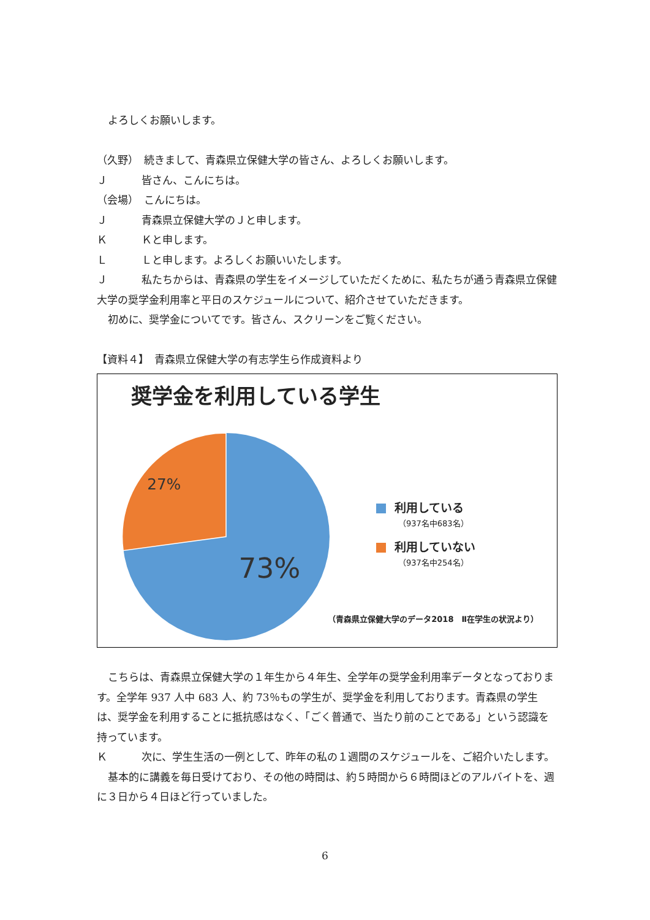よろしくお願いします。
（久野）　続きまして、青森県立保健大学の皆さん、よろしくお願いします。
Ｊ 皆さん、こんにちは。
（会場）　こんにちは。
Ｊ 青森県立保健大学のＪと申します。
Ｋ Ｋと申します。
Ｌ Ｌと申します。よろしくお願いいたします。
Ｊ 私たちからは、青森県の学生をイメージしていただくために、私たちが通う青森県立保健大学の奨学金利用率と平日のスケジュールについて、紹介させていただきます。
初めに、奨学金についてです。皆さん、スクリーンをご覧ください。
【資料４】　青森県立保健大学の有志学生ら作成資料より
奨学金を利用している学生
27%
73%
利用している
（937名中683名）
利用していない
（937名中254名）
（青森県立保健大学のデータ2018　Ⅱ在学生の状況より）
こちらは、青森県立保健大学の１年生から４年生、全学年の奨学金利用率データとなっております。全学年 937 人中 683 人、約 73％もの学生が、奨学金を利用しております。青森県の学生は、奨学金を利用することに抵抗感はなく、「ごく普通で、当たり前のことである」という認識を持っています。
Ｋ 次に、学生生活の一例として、昨年の私の１週間のスケジュールを、ご紹介いたします。
基本的に講義を毎日受けており、その他の時間は、約５時間から６時間ほどのアルバイトを、週に３日から４日ほど行っていました。
6